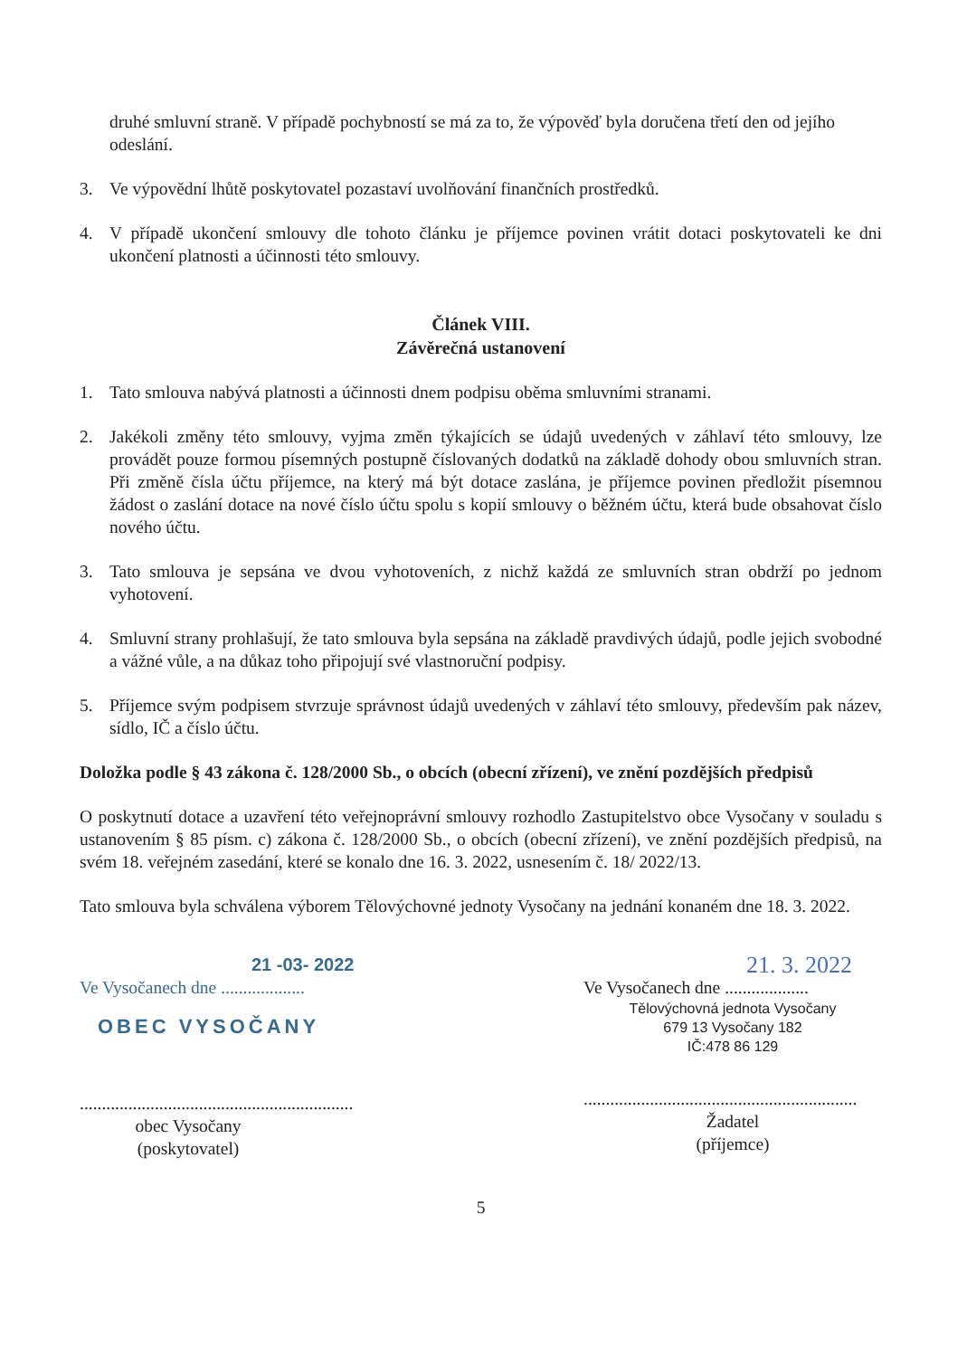druhé smluvní straně. V případě pochybností se má za to, že výpověď byla doručena třetí den od jejího odeslání.
3. Ve výpovědní lhůtě poskytovatel pozastaví uvolňování finančních prostředků.
4. V případě ukončení smlouvy dle tohoto článku je příjemce povinen vrátit dotaci poskytovateli ke dni ukončení platnosti a účinnosti této smlouvy.
Článek VIII.
Závěrečná ustanovení
1. Tato smlouva nabývá platnosti a účinnosti dnem podpisu oběma smluvními stranami.
2. Jakékoli změny této smlouvy, vyjma změn týkajících se údajů uvedených v záhlaví této smlouvy, lze provádět pouze formou písemných postupně číslovaných dodatků na základě dohody obou smluvních stran. Při změně čísla účtu příjemce, na který má být dotace zaslána, je příjemce povinen předložit písemnou žádost o zaslání dotace na nové číslo účtu spolu s kopií smlouvy o běžném účtu, která bude obsahovat číslo nového účtu.
3. Tato smlouva je sepsána ve dvou vyhotoveních, z nichž každá ze smluvních stran obdrží po jednom vyhotovení.
4. Smluvní strany prohlašují, že tato smlouva byla sepsána na základě pravdivých údajů, podle jejich svobodné a vážné vůle, a na důkaz toho připojují své vlastnoruční podpisy.
5. Příjemce svým podpisem stvrzuje správnost údajů uvedených v záhlaví této smlouvy, především pak název, sídlo, IČ a číslo účtu.
Doložka podle § 43 zákona č. 128/2000 Sb., o obcích (obecní zřízení), ve znění pozdějších předpisů
O poskytnutí dotace a uzavření této veřejnoprávní smlouvy rozhodlo Zastupitelstvo obce Vysočany v souladu s ustanovením § 85 písm. c) zákona č. 128/2000 Sb., o obcích (obecní zřízení), ve znění pozdějších předpisů, na svém 18. veřejném zasedání, které se konalo dne 16. 3. 2022, usnesením č. 18/ 2022/13.
Tato smlouva byla schválena výborem Tělovýchovné jednoty Vysočany na jednání konaném dne 18. 3. 2022.
21 -03- 2022
Ve Vysočanech dne ...................
OBEC VYSOČANY
..............................................................
obec Vysočany
(poskytovatel)
21. 3. 2022
Ve Vysočanech dne ...................
Tělovýchovná jednota Vysočany
679 13 Vysočany 182
IČ:478 86 129
..............................................................
Žadatel
(příjemce)
5